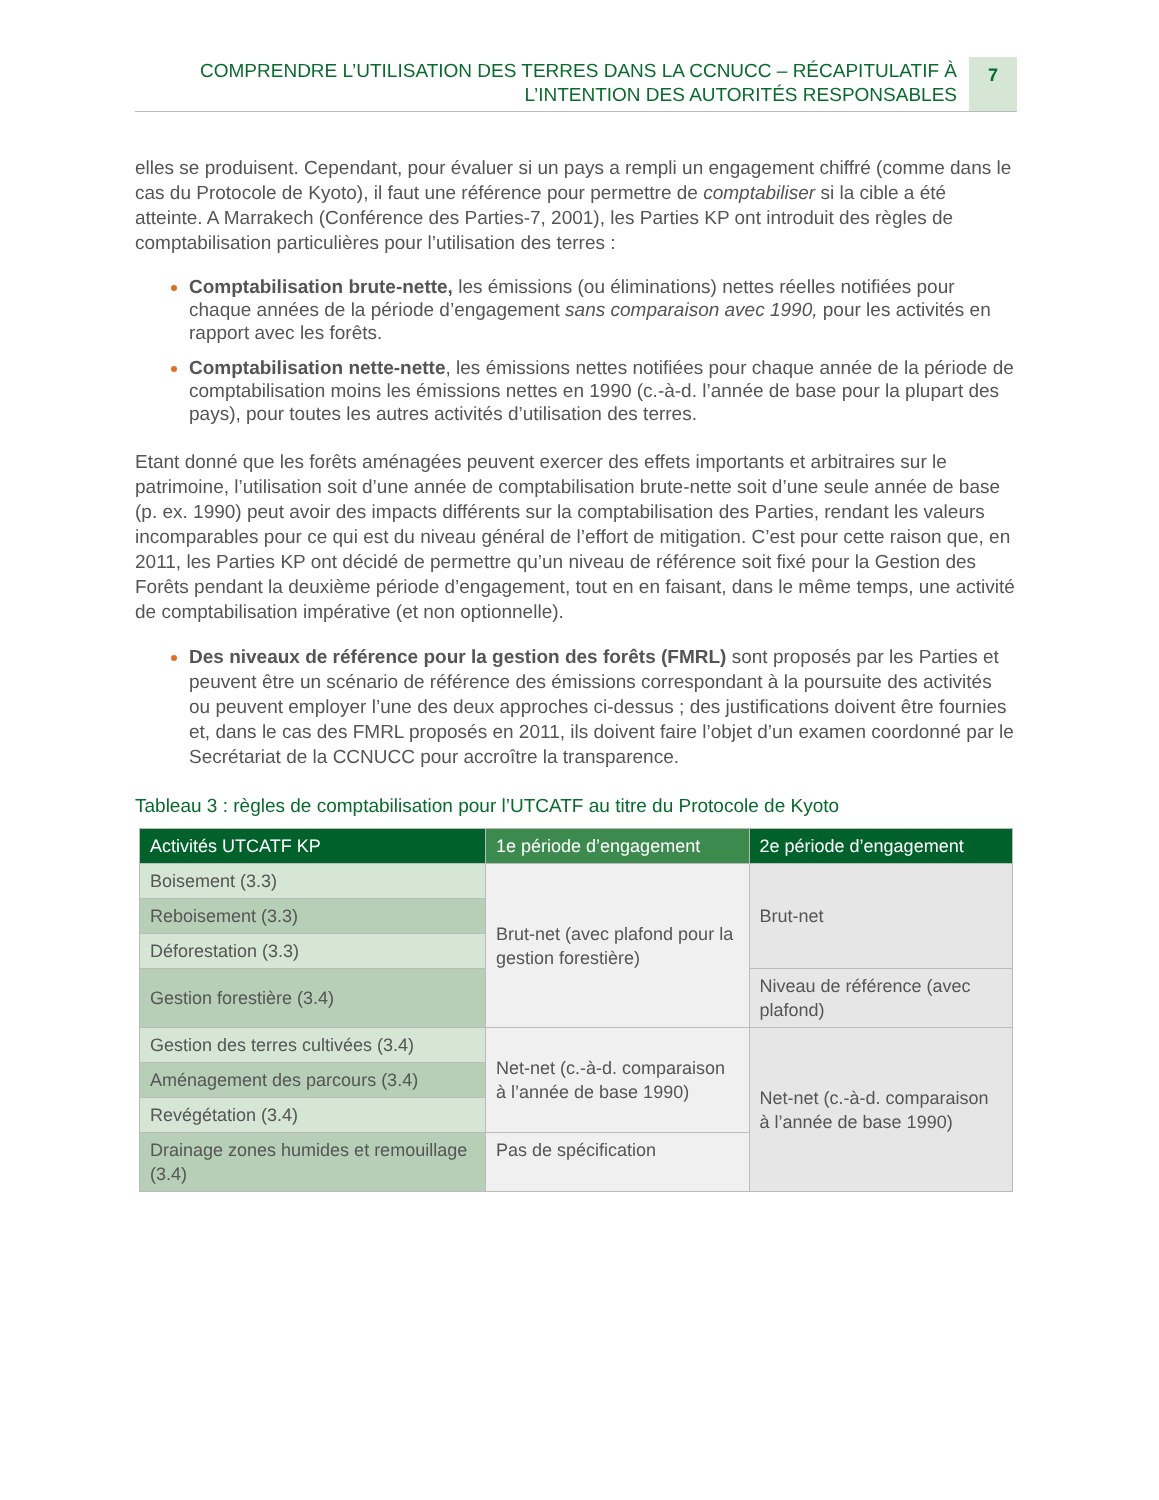COMPRENDRE L’UTILISATION DES TERRES DANS LA CCNUCC – RÉCAPITULATIF À
L’INTENTION DES AUTORITÉS RESPONSABLES
7
elles se produisent. Cependant, pour évaluer si un pays a rempli un engagement chiffré (comme dans le cas du Protocole de Kyoto), il faut une référence pour permettre de comptabiliser si la cible a été atteinte. A Marrakech (Conférence des Parties-7, 2001), les Parties KP ont introduit des règles de comptabilisation particulières pour l’utilisation des terres :
Comptabilisation brute-nette, les émissions (ou éliminations) nettes réelles notifiées pour chaque années de la période d’engagement sans comparaison avec 1990, pour les activités en rapport avec les forêts.
Comptabilisation nette-nette, les émissions nettes notifiées pour chaque année de la période de comptabilisation moins les émissions nettes en 1990 (c.-à-d. l’année de base pour la plupart des pays), pour toutes les autres activités d’utilisation des terres.
Etant donné que les forêts aménagées peuvent exercer des effets importants et arbitraires sur le patrimoine, l’utilisation soit d’une année de comptabilisation brute-nette soit d’une seule année de base (p. ex. 1990) peut avoir des impacts différents sur la comptabilisation des Parties, rendant les valeurs incomparables pour ce qui est du niveau général de l’effort de mitigation. C’est pour cette raison que, en 2011, les Parties KP ont décidé de permettre qu’un niveau de référence soit fixé pour la Gestion des Forêts pendant la deuxième période d’engagement, tout en en faisant, dans le même temps, une activité de comptabilisation impérative (et non optionnelle).
Des niveaux de référence pour la gestion des forêts (FMRL) sont proposés par les Parties et peuvent être un scénario de référence des émissions correspondant à la poursuite des activités ou peuvent employer l’une des deux approches ci-dessus ; des justifications doivent être fournies et, dans le cas des FMRL proposés en 2011, ils doivent faire l’objet d’un examen coordonné par le Secrétariat de la CCNUCC pour accroître la transparence.
Tableau 3 : règles de comptabilisation pour l’UTCATF au titre du Protocole de Kyoto
| Activités UTCATF KP | 1e période d’engagement | 2e période d’engagement |
| --- | --- | --- |
| Boisement (3.3) | Brut-net (avec plafond pour la gestion forestière) | Brut-net |
| Reboisement (3.3) | | |
| Déforestation (3.3) | | |
| Gestion forestière (3.4) | | Niveau de référence (avec plafond) |
| Gestion des terres cultivées (3.4) | Net-net (c.-à-d. comparaison à l’année de base 1990) | Net-net (c.-à-d. comparaison à l’année de base 1990) |
| Aménagement des parcours (3.4) | | |
| Revégétation (3.4) | | |
| Drainage zones humides et remouillage (3.4) | Pas de spécification | |